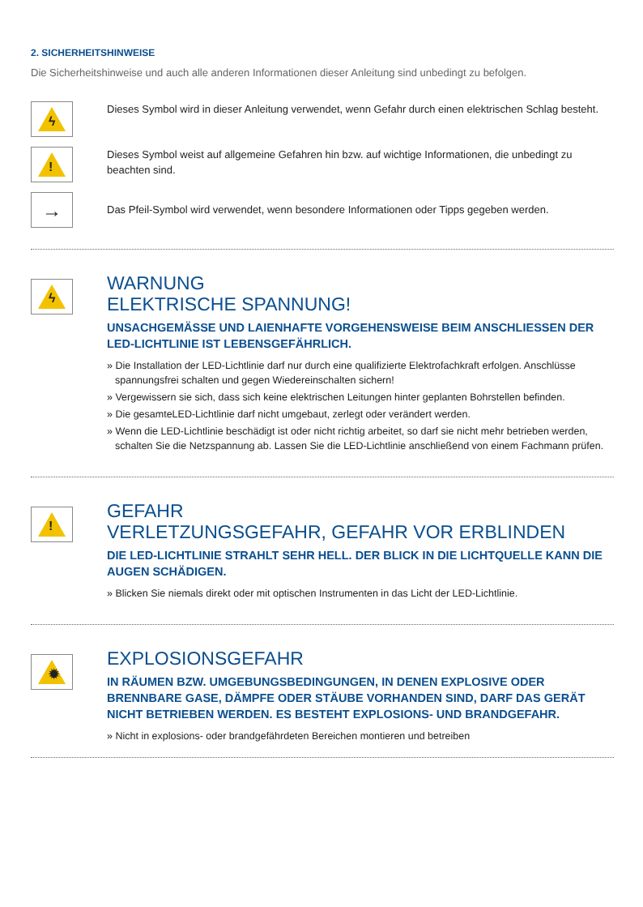2. SICHERHEITSHINWEISE
Die Sicherheitshinweise und auch alle anderen Informationen dieser Anleitung sind unbedingt zu befolgen.
ϟ
Dieses Symbol wird in dieser Anleitung verwendet, wenn Gefahr durch einen elektrischen Schlag besteht.
!
Dieses Symbol weist auf allgemeine Gefahren hin bzw. auf wichtige Informationen, die unbedingt zu beachten sind.
→
Das Pfeil-Symbol wird verwendet, wenn besondere Informationen oder Tipps gegeben werden.
ϟ
WARNUNG
ELEKTRISCHE SPANNUNG!
UNSACHGEMÄSSE UND LAIENHAFTE VORGEHENSWEISE BEIM ANSCHLIESSEN DER LED-LICHTLINIE IST LEBENSGEFÄHRLICH.
» Die Installation der LED-Lichtlinie darf nur durch eine qualifizierte Elektrofachkraft erfolgen. Anschlüsse spannungsfrei schalten und gegen Wiedereinschalten sichern!
» Vergewissern sie sich, dass sich keine elektrischen Leitungen hinter geplanten Bohrstellen befinden.
» Die gesamteLED-Lichtlinie darf nicht umgebaut, zerlegt oder verändert werden.
» Wenn die LED-Lichtlinie beschädigt ist oder nicht richtig arbeitet, so darf sie nicht mehr betrieben werden, schalten Sie die Netzspannung ab. Lassen Sie die LED-Lichtlinie anschließend von einem Fachmann prüfen.
!
GEFAHR
VERLETZUNGSGEFAHR, GEFAHR VOR ERBLINDEN
DIE LED-LICHTLINIE STRAHLT SEHR HELL. DER BLICK IN DIE LICHTQUELLE KANN DIE AUGEN SCHÄDIGEN.
» Blicken Sie niemals direkt oder mit optischen Instrumenten in das Licht der LED-Lichtlinie.
✹
EXPLOSIONSGEFAHR
IN RÄUMEN BZW. UMGEBUNGSBEDINGUNGEN, IN DENEN EXPLOSIVE ODER BRENNBARE GASE, DÄMPFE ODER STÄUBE VORHANDEN SIND, DARF DAS GERÄT NICHT BETRIEBEN WERDEN. ES BESTEHT EXPLOSIONS- UND BRANDGEFAHR.
» Nicht in explosions- oder brandgefährdeten Bereichen montieren und betreiben